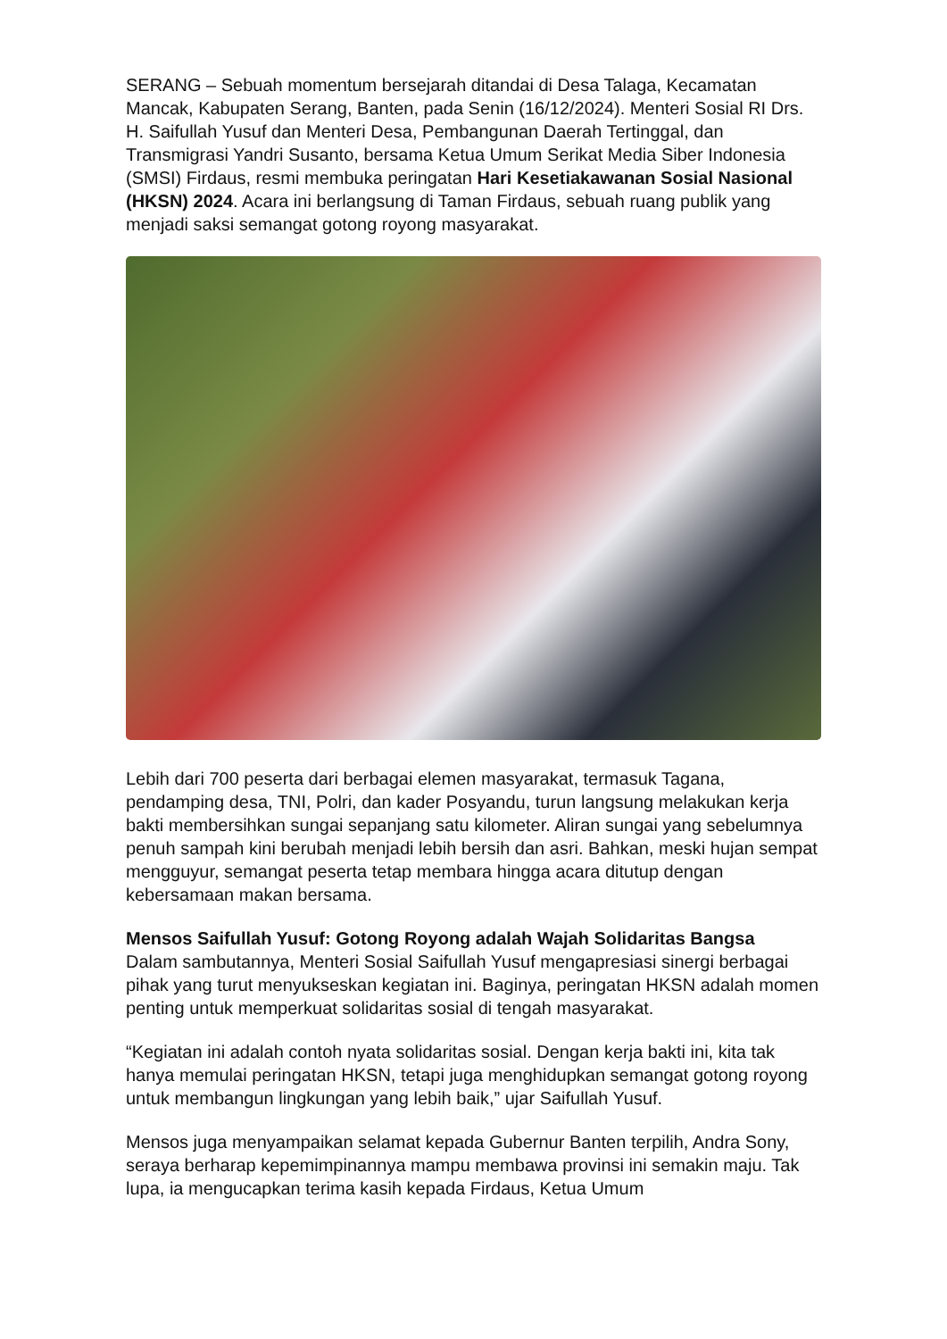SERANG – Sebuah momentum bersejarah ditandai di Desa Talaga, Kecamatan Mancak, Kabupaten Serang, Banten, pada Senin (16/12/2024). Menteri Sosial RI Drs. H. Saifullah Yusuf dan Menteri Desa, Pembangunan Daerah Tertinggal, dan Transmigrasi Yandri Susanto, bersama Ketua Umum Serikat Media Siber Indonesia (SMSI) Firdaus, resmi membuka peringatan Hari Kesetiakawanan Sosial Nasional (HKSN) 2024. Acara ini berlangsung di Taman Firdaus, sebuah ruang publik yang menjadi saksi semangat gotong royong masyarakat.
Lebih dari 700 peserta dari berbagai elemen masyarakat, termasuk Tagana, pendamping desa, TNI, Polri, dan kader Posyandu, turun langsung melakukan kerja bakti membersihkan sungai sepanjang satu kilometer. Aliran sungai yang sebelumnya penuh sampah kini berubah menjadi lebih bersih dan asri. Bahkan, meski hujan sempat mengguyur, semangat peserta tetap membara hingga acara ditutup dengan kebersamaan makan bersama.
Mensos Saifullah Yusuf: Gotong Royong adalah Wajah Solidaritas Bangsa
Dalam sambutannya, Menteri Sosial Saifullah Yusuf mengapresiasi sinergi berbagai pihak yang turut menyukseskan kegiatan ini. Baginya, peringatan HKSN adalah momen penting untuk memperkuat solidaritas sosial di tengah masyarakat.
“Kegiatan ini adalah contoh nyata solidaritas sosial. Dengan kerja bakti ini, kita tak hanya memulai peringatan HKSN, tetapi juga menghidupkan semangat gotong royong untuk membangun lingkungan yang lebih baik,” ujar Saifullah Yusuf.
Mensos juga menyampaikan selamat kepada Gubernur Banten terpilih, Andra Sony, seraya berharap kepemimpinannya mampu membawa provinsi ini semakin maju. Tak lupa, ia mengucapkan terima kasih kepada Firdaus, Ketua Umum